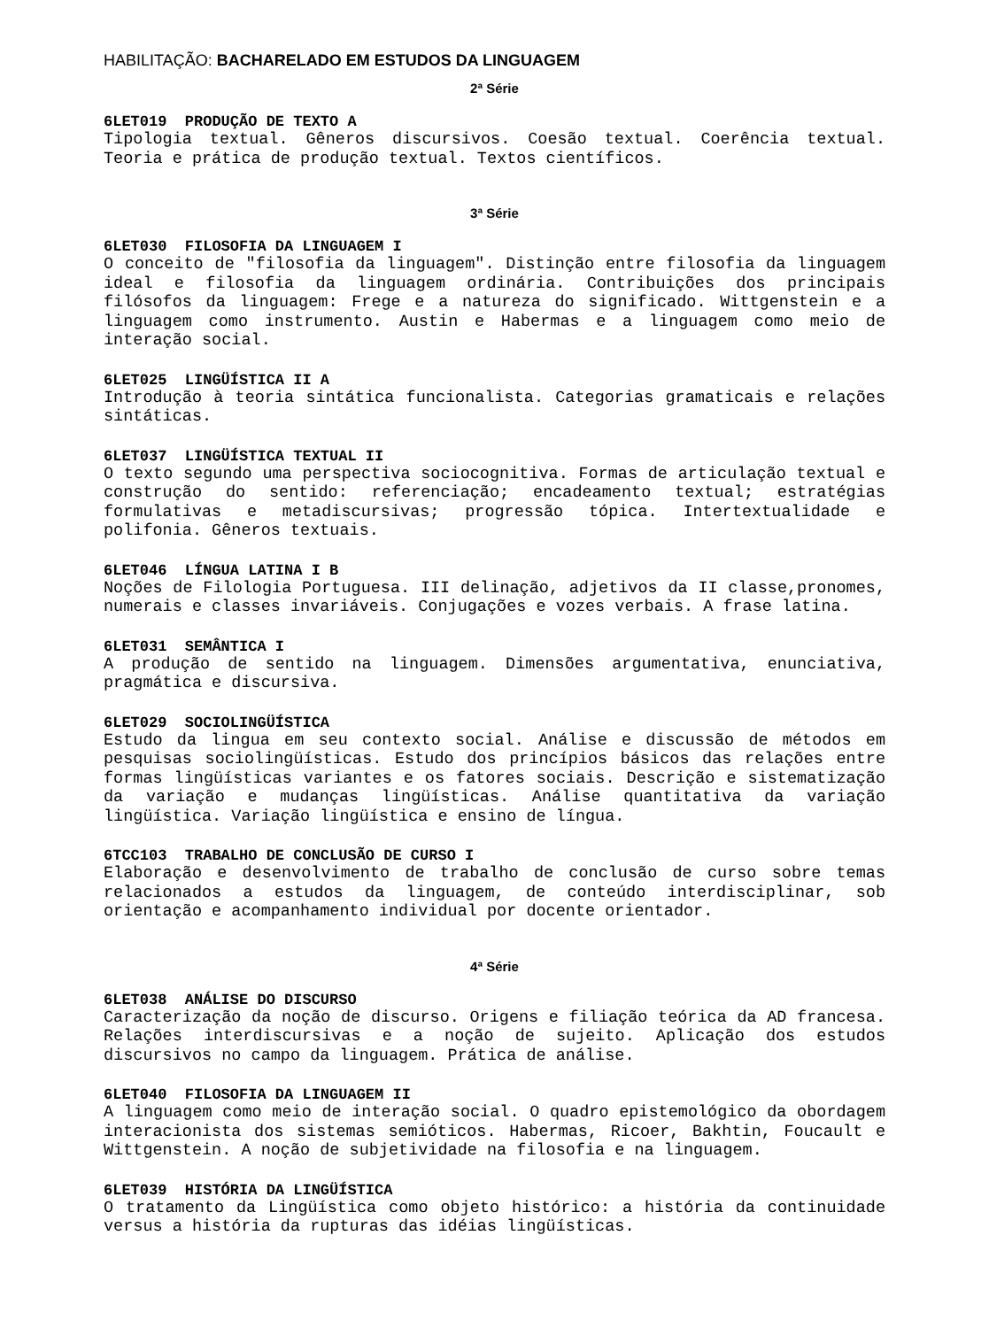HABILITAÇÃO: BACHARELADO EM ESTUDOS DA LINGUAGEM
2ª Série
6LET019 PRODUÇÃO DE TEXTO A
Tipologia textual. Gêneros discursivos. Coesão textual. Coerência textual. Teoria e prática de produção textual. Textos científicos.
3ª Série
6LET030 FILOSOFIA DA LINGUAGEM I
O conceito de "filosofia da linguagem". Distinção entre filosofia da linguagem ideal e filosofia da linguagem ordinária. Contribuições dos principais filósofos da linguagem: Frege e a natureza do significado. Wittgenstein e a linguagem como instrumento. Austin e Habermas e a linguagem como meio de interação social.
6LET025 LINGÜÍSTICA II A
Introdução à teoria sintática funcionalista. Categorias gramaticais e relações sintáticas.
6LET037 LINGÜÍSTICA TEXTUAL II
O texto segundo uma perspectiva sociocognitiva. Formas de articulação textual e construção do sentido: referenciação; encadeamento textual; estratégias formulativas e metadiscursivas; progressão tópica. Intertextualidade e polifonia. Gêneros textuais.
6LET046 LÍNGUA LATINA I B
Noções de Filologia Portuguesa. III delinação, adjetivos da II classe,pronomes, numerais e classes invariáveis. Conjugações e vozes verbais. A frase latina.
6LET031 SEMÂNTICA I
A produção de sentido na linguagem. Dimensões argumentativa, enunciativa, pragmática e discursiva.
6LET029 SOCIOLINGÜÍSTICA
Estudo da lingua em seu contexto social. Análise e discussão de métodos em pesquisas sociolingüísticas. Estudo dos princípios básicos das relações entre formas lingüísticas variantes e os fatores sociais. Descrição e sistematização da variação e mudanças lingüísticas. Análise quantitativa da variação lingüística. Variação lingüística e ensino de língua.
6TCC103 TRABALHO DE CONCLUSÃO DE CURSO I
Elaboração e desenvolvimento de trabalho de conclusão de curso sobre temas relacionados a estudos da linguagem, de conteúdo interdisciplinar, sob orientação e acompanhamento individual por docente orientador.
4ª Série
6LET038 ANÁLISE DO DISCURSO
Caracterização da noção de discurso. Origens e filiação teórica da AD francesa. Relações interdiscursivas e a noção de sujeito. Aplicação dos estudos discursivos no campo da linguagem. Prática de análise.
6LET040 FILOSOFIA DA LINGUAGEM II
A linguagem como meio de interação social. O quadro epistemológico da obordagem interacionista dos sistemas semióticos. Habermas, Ricoer, Bakhtin, Foucault e Wittgenstein. A noção de subjetividade na filosofia e na linguagem.
6LET039 HISTÓRIA DA LINGÜÍSTICA
O tratamento da Lingüística como objeto histórico: a história da continuidade versus a história da rupturas das idéias lingüísticas.